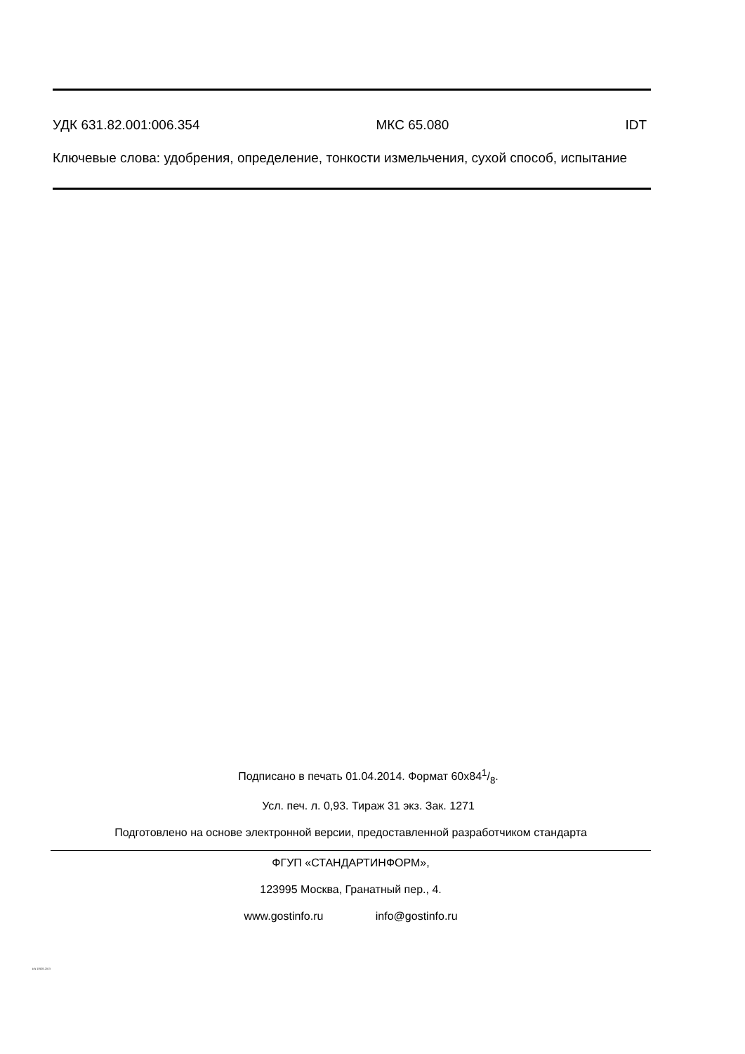УДК 631.82.001:006.354 МКС 65.080 IDT
Ключевые слова: удобрения, определение, тонкости измельчения, сухой способ, испытание
Подписано в печать 01.04.2014. Формат 60x841/8.
Усл. печ. л. 0,93. Тираж 31 экз. Зак. 1271
Подготовлено на основе электронной версии, предоставленной разработчиком стандарта
ФГУП «СТАНДАРТИНФОРМ»,
123995 Москва, Гранатный пер., 4.
www.gostinfo.ru info@gostinfo.ru
EN 15928-2013